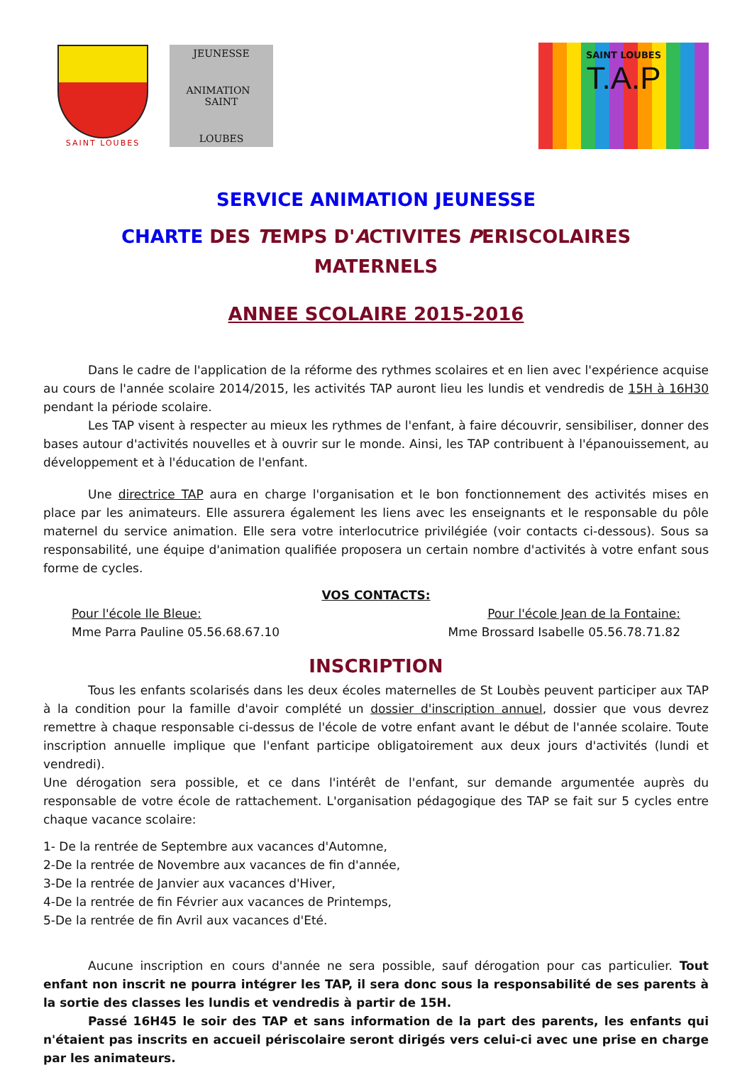SAINT LOUBES
JEUNESSE
ANIMATION SAINT
LOUBES
SAINT LOUBES
T.A.P
SERVICE ANIMATION JEUNESSE
CHARTE DES TEMPS D'ACTIVITES PERISCOLAIRES
MATERNELS
ANNEE SCOLAIRE 2015-2016
Dans le cadre de l'application de la réforme des rythmes scolaires et en lien avec l'expérience acquise au cours de l'année scolaire 2014/2015, les activités TAP auront lieu les lundis et vendredis de 15H à 16H30 pendant la période scolaire.
Les TAP visent à respecter au mieux les rythmes de l'enfant, à faire découvrir, sensibiliser, donner des bases autour d'activités nouvelles et à ouvrir sur le monde. Ainsi, les TAP contribuent à l'épanouissement, au développement et à l'éducation de l'enfant.
Une directrice TAP aura en charge l'organisation et le bon fonctionnement des activités mises en place par les animateurs. Elle assurera également les liens avec les enseignants et le responsable du pôle maternel du service animation. Elle sera votre interlocutrice privilégiée (voir contacts ci-dessous). Sous sa responsabilité, une équipe d'animation qualifiée proposera un certain nombre d'activités à votre enfant sous forme de cycles.
VOS CONTACTS:
Pour l'école Ile Bleue:
Mme Parra Pauline 05.56.68.67.10
Pour l'école Jean de la Fontaine:
Mme Brossard Isabelle 05.56.78.71.82
INSCRIPTION
Tous les enfants scolarisés dans les deux écoles maternelles de St Loubès peuvent participer aux TAP à la condition pour la famille d'avoir complété un dossier d'inscription annuel, dossier que vous devrez remettre à chaque responsable ci-dessus de l'école de votre enfant avant le début de l'année scolaire. Toute inscription annuelle implique que l'enfant participe obligatoirement aux deux jours d'activités (lundi et vendredi).
Une dérogation sera possible, et ce dans l'intérêt de l'enfant, sur demande argumentée auprès du responsable de votre école de rattachement. L'organisation pédagogique des TAP se fait sur 5 cycles entre chaque vacance scolaire:
1- De la rentrée de Septembre aux vacances d'Automne,
2-De la rentrée de Novembre aux vacances de fin d'année,
3-De la rentrée de Janvier aux vacances d'Hiver,
4-De la rentrée de fin Février aux vacances de Printemps,
5-De la rentrée de fin Avril aux vacances d'Eté.
Aucune inscription en cours d'année ne sera possible, sauf dérogation pour cas particulier. Tout enfant non inscrit ne pourra intégrer les TAP, il sera donc sous la responsabilité de ses parents à la sortie des classes les lundis et vendredis à partir de 15H.
Passé 16H45 le soir des TAP et sans information de la part des parents, les enfants qui n'étaient pas inscrits en accueil périscolaire seront dirigés vers celui-ci avec une prise en charge par les animateurs.